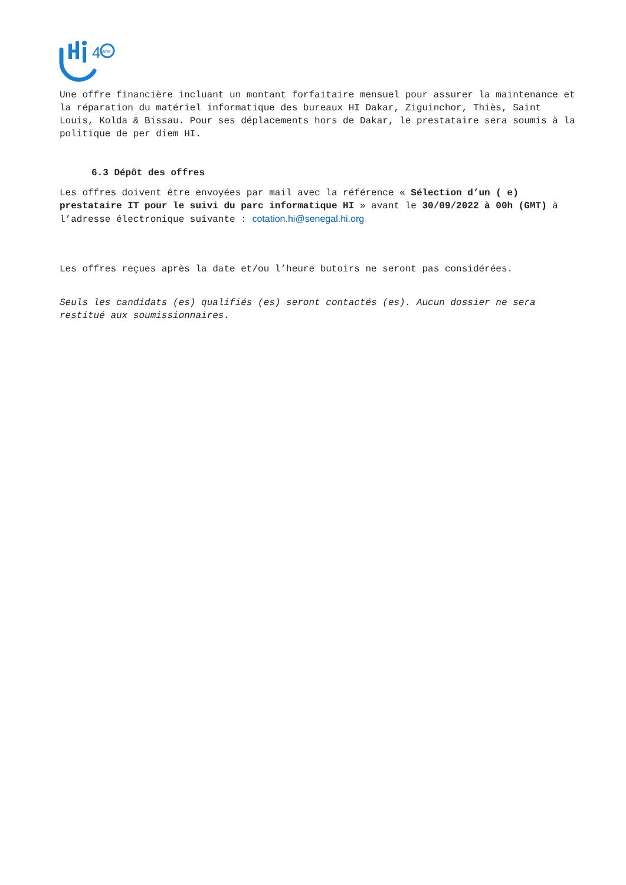4
ans
Une offre financière incluant un montant forfaitaire mensuel pour assurer la maintenance et la réparation du matériel informatique des bureaux HI Dakar, Ziguinchor, Thiès, Saint Louis, Kolda & Bissau. Pour ses déplacements hors de Dakar, le prestataire sera soumis à la politique de per diem HI.
6.3 Dépôt des offres
Les offres doivent être envoyées par mail avec la référence « Sélection d’un ( e) prestataire IT pour le suivi du parc informatique HI » avant le 30/09/2022 à 00h (GMT) à l’adresse électronique suivante : cotation.hi@senegal.hi.org
Les offres reçues après la date et/ou l’heure butoirs ne seront pas considérées.
Seuls les candidats (es) qualifiés (es) seront contactés (es). Aucun dossier ne sera restitué aux soumissionnaires.